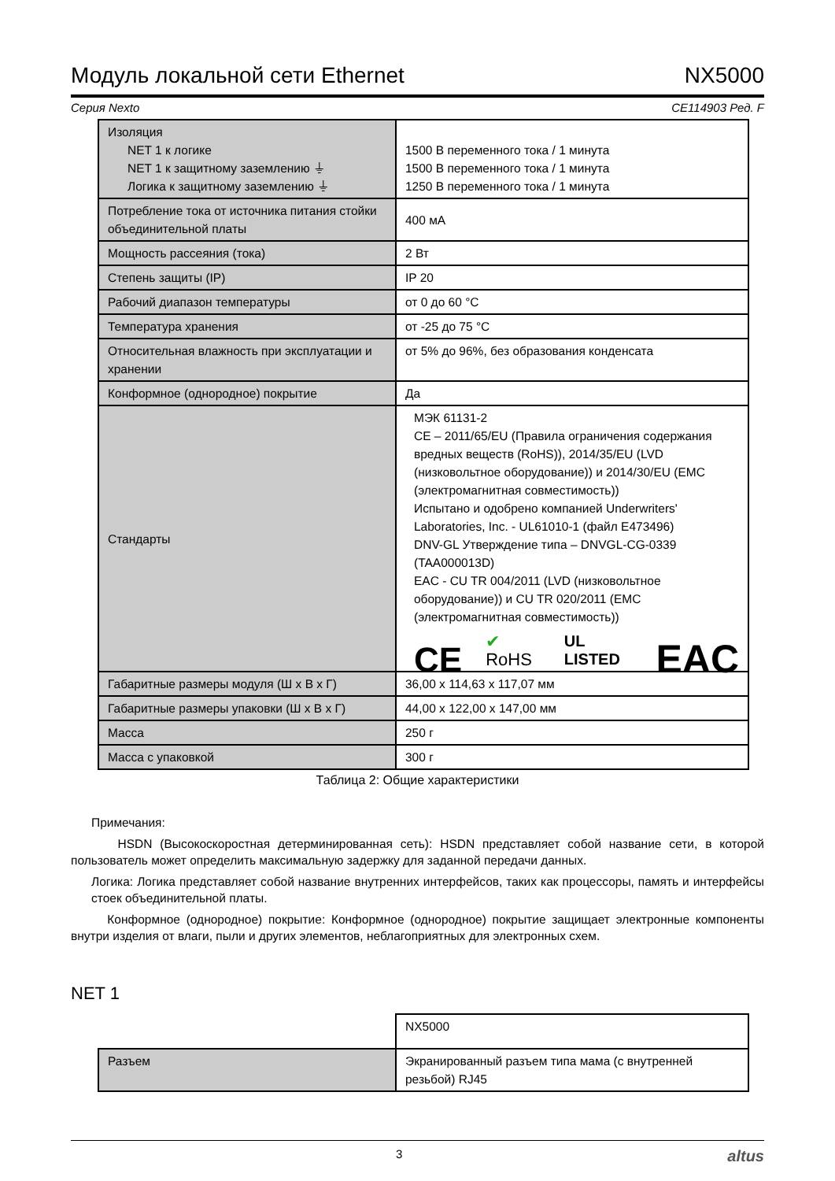Модуль локальной сети Ethernet NX5000
Серия Nexto CE114903 Ред. F
| Изоляция NET 1 к логике NET 1 к защитному заземлению ⏚ Логика к защитному заземлению ⏚ | 1500 В переменного тока / 1 минута 1500 В переменного тока / 1 минута 1250 В переменного тока / 1 минута |
| Потребление тока от источника питания стойки объединительной платы | 400 мА |
| Мощность рассеяния (тока) | 2 Вт |
| Степень защиты (IP) | IP 20 |
| Рабочий диапазон температуры | от 0 до 60 °C |
| Температура хранения | от -25 до 75 °C |
| Относительная влажность при эксплуатации и хранении | от 5% до 96%, без образования конденсата |
| Конформное (однородное) покрытие | Да |
| Стандарты | МЭК 61131-2 CE – 2011/65/EU (Правила ограничения содержания вредных веществ (RoHS)), 2014/35/EU (LVD (низковольтное оборудование)) и 2014/30/EU (EMC (электромагнитная совместимость)) Испытано и одобрено компанией Underwriters' Laboratories, Inc. - UL61010-1 (файл E473496) DNV-GL Утверждение типа – DNVGL-CG-0339 (TAA000013D) EAC - CU TR 004/2011 (LVD (низковольтное оборудование)) и CU TR 020/2011 (EMC (электромагнитная совместимость)) CE ✔ RoHS UL LISTED EAC |
| Габаритные размеры модуля (Ш x В x Г) | 36,00 x 114,63 x 117,07 мм |
| Габаритные размеры упаковки (Ш x В x Г) | 44,00 x 122,00 x 147,00 мм |
| Масса | 250 г |
| Масса с упаковкой | 300 г |
Таблица 2: Общие характеристики
Примечания:
HSDN (Высокоскоростная детерминированная сеть): HSDN представляет собой название сети, в которой пользователь может определить максимальную задержку для заданной передачи данных.
Логика: Логика представляет собой название внутренних интерфейсов, таких как процессоры, память и интерфейсы стоек объединительной платы.
Конформное (однородное) покрытие: Конформное (однородное) покрытие защищает электронные компоненты внутри изделия от влаги, пыли и других элементов, неблагоприятных для электронных схем.
NET 1
| | NX5000 |
| Разъем | Экранированный разъем типа мама (с внутренней резьбой) RJ45 |
3 altus